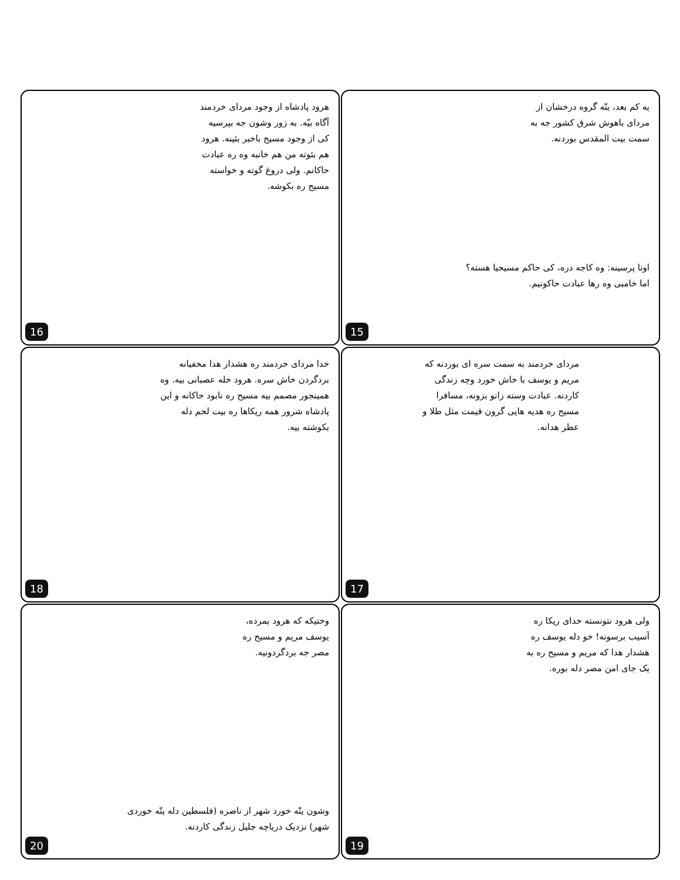یه کم بعد، یتّه گروه درخشان از مردای باهوش شرق کشور جه به سمت بیت المقدس بوردنه.
اونا پرسینه: وه کاجه دره، کی حاکم مسیحیا هسته؟ اما خامبی وه رها عبادت حاکونیم.
15
هرود پادشاه از وجود مردای خردمند آگاه بیّه. به زور وشون جه بپرسیه کی از وجود مسیح باخبر بئینه. هرود هم بئوته من هم خانبه وه ره عبادت حاکانم. ولی دروغ گوته و خواسته مسیح ره بکوشه.
16
مردای خردمند به سمت سره ای بوردنه که مریم و یوسف با خاش خورد وچه زندگی کاردنه. عبادت وسته زانو بزونه، مسافرا مسیح ره هدیه هایی گرون قیمت مثل طلا و عطر هدانه.
17
خدا مردای خردمند ره هشدار هدا مخفیانه بردگردن خاش سره. هرود خله عصبانی بیه. وه همینجور مصمم بیه مسیح ره نابود حاکانه و این پادشاه شرور همه ریکاها ره بیت لحم دله بکوشته بیه.
18
ولی هرود نتونسته خدای ریکا ره آسیب برسونه! خو دله یوسف ره هشدار هدا که مریم و مسیح ره به یک جای امن مصر دله بوره.
19
وختیکه که هرود بمرده، یوسف مریم و مسیح ره مصر جه بردگردونیه.
وشون یتّه خورد شهر از ناصره (فلسطین دله یتّه خوردی شهر) نزدیک دریاچه جلیل زندگی کاردنه.
20